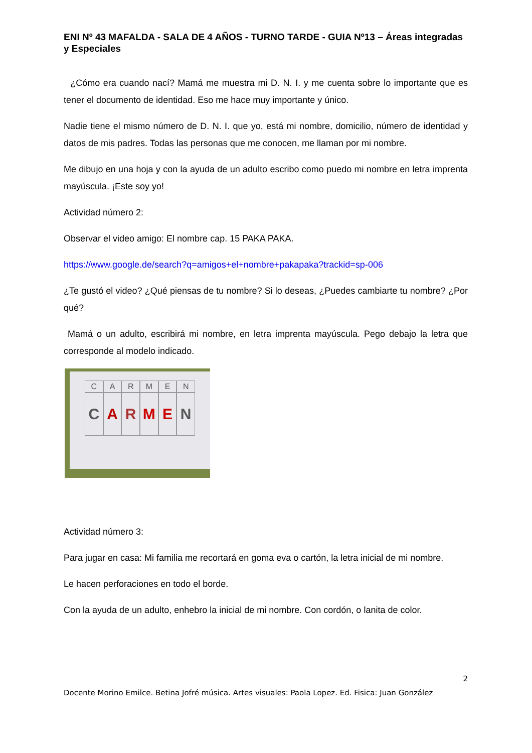ENI Nº 43 MAFALDA - SALA DE 4 AÑOS - TURNO TARDE - GUIA Nº13 – Áreas integradas y Especiales
¿Cómo era cuando nací? Mamá me muestra mi D. N. I. y me cuenta sobre lo importante que es tener el documento de identidad. Eso me hace muy importante y único.
Nadie tiene el mismo número de D. N. I. que yo, está mi nombre, domicilio, número de identidad y datos de mis padres. Todas las personas que me conocen, me llaman por mi nombre.
Me dibujo en una hoja y con la ayuda de un adulto escribo como puedo mi nombre en letra imprenta mayúscula. ¡Este soy yo!
Actividad número 2:
Observar el video amigo: El nombre cap. 15 PAKA PAKA.
https://www.google.de/search?q=amigos+el+nombre+pakapaka?trackid=sp-006
¿Te gustó el video? ¿Qué piensas de tu nombre? Si lo deseas, ¿Puedes cambiarte tu nombre? ¿Por qué?
Mamá o un adulto, escribirá mi nombre, en letra imprenta mayúscula. Pego debajo la letra que corresponde al modelo indicado.
CARMEN
CARMEN
Actividad número 3:
Para jugar en casa: Mi familia me recortará en goma eva o cartón, la letra inicial de mi nombre.
Le hacen perforaciones en todo el borde.
Con la ayuda de un adulto, enhebro la inicial de mi nombre. Con cordón, o lanita de color.
2
Docente Morino Emilce. Betina Jofré música. Artes visuales: Paola Lopez. Ed. Fisica: Juan González